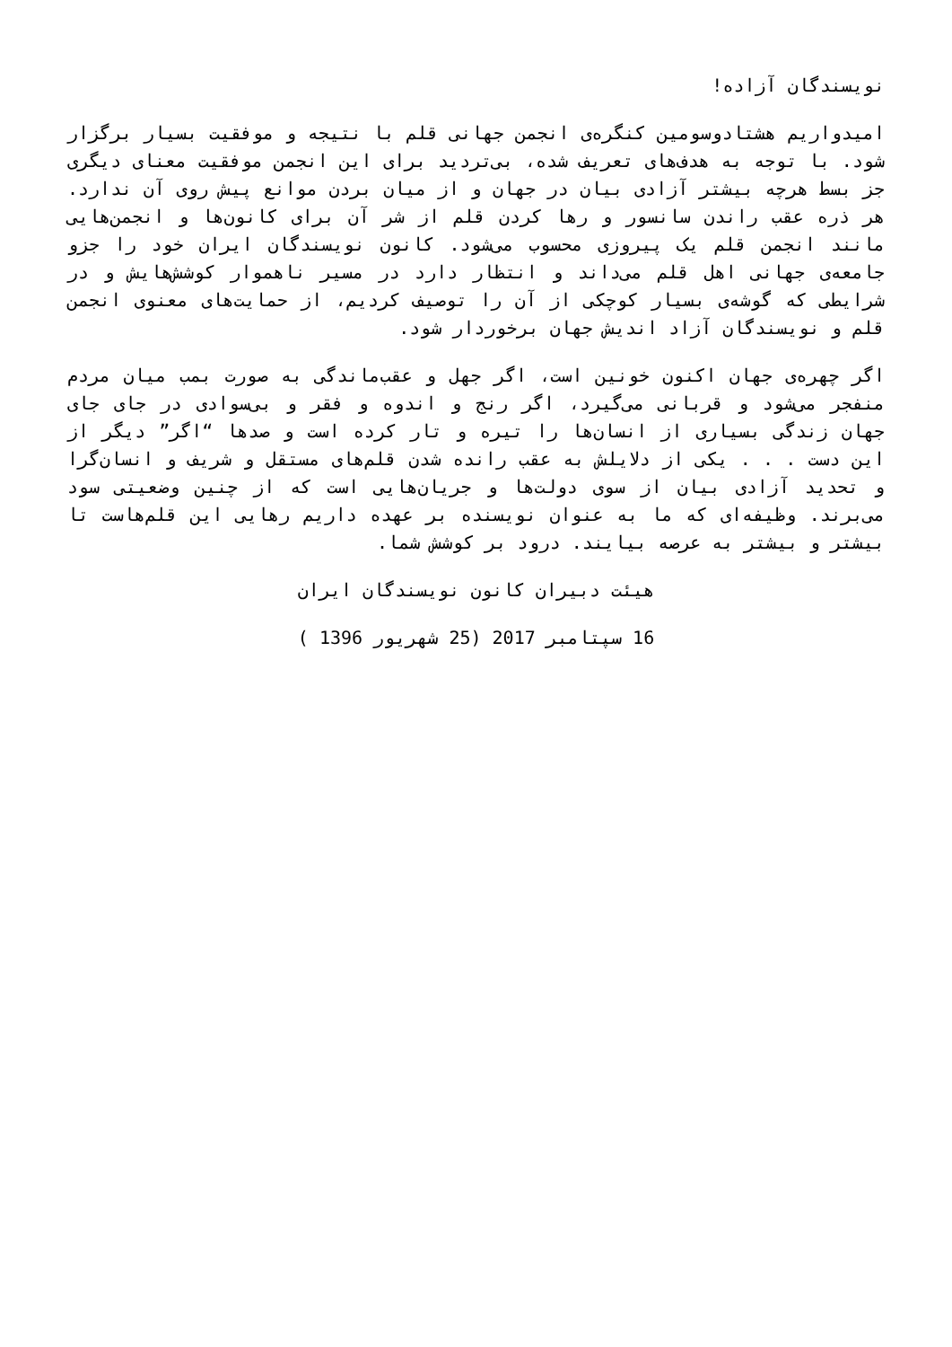نویسندگان آزاده!
امیدواریم هشتادوسومین کنگره‌ی انجمن جهانی قلم با نتیجه و موفقیت بسیار برگزار شود. با توجه به هدف‌های تعریف شده، بی‌تردید برای این انجمن موفقیت معنای دیگری جز بسط هرچه بیشتر آزادی بیان در جهان و از میان بردن موانع پیش روی آن ندارد. هر ذره عقب راندن سانسور و رها کردن قلم از شر آن برای کانون‌ها و انجمن‌هایی مانند انجمن قلم یک پیروزی محسوب می‌شود. کانون نویسندگان ایران خود را جزو جامعه‌ی جهانی اهل قلم می‌داند و انتظار دارد در مسیر ناهموار کوشش‌هایش و در شرایطی که گوشه‌ی بسیار کوچکی از آن را توصیف کردیم، از حمایت‌های معنوی انجمن قلم و نویسندگان آزاد اندیش جهان برخوردار شود.
اگر چهره‌ی جهان اکنون خونین است، اگر جهل و عقب‌ماندگی به صورت بمب میان مردم منفجر می‌شود و قربانی می‌گیرد، اگر رنج و اندوه و فقر و بی‌سوادی در جای جای جهان زندگی بسیاری از انسان‌ها را تیره و تار کرده است و صدها “اگر” دیگر از این دست . . . یکی از دلایلش به عقب رانده شدن قلم‌های مستقل و شریف و انسان‌گرا و تحدید آزادی بیان از سوی دولت‌ها و جریان‌هایی است که از چنین وضعیتی سود می‌برند. وظیفه‌ای که ما به عنوان نویسنده بر عهده داریم رهایی این قلم‌هاست تا بیشتر و بیشتر به عرصه بیایند. درود بر کوشش شما.
هیئت دبیران کانون نویسندگان ایران
16 سپتامبر 2017 (25 شهریور 1396 )